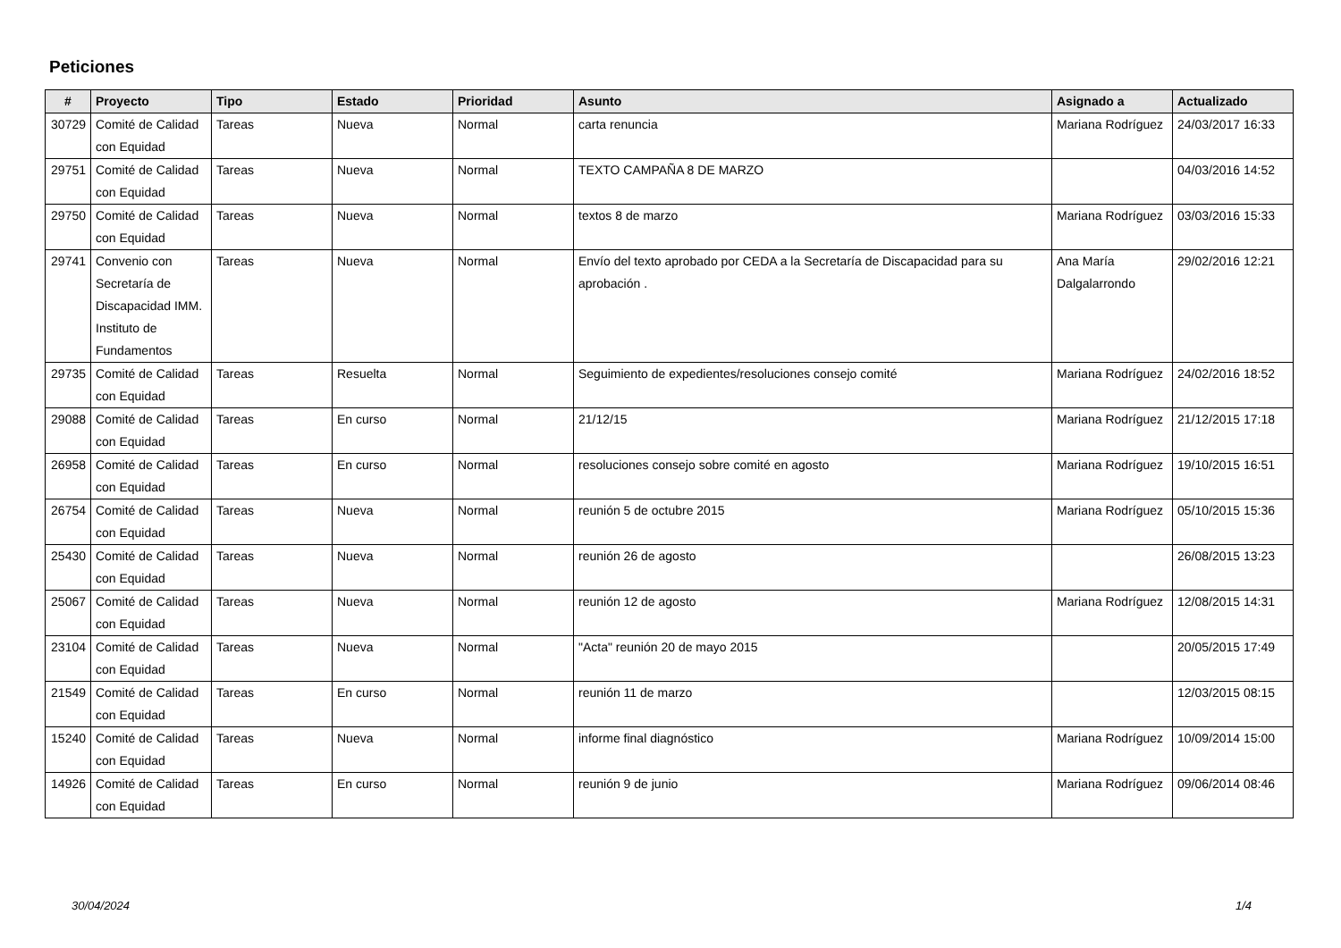Peticiones
| # | Proyecto | Tipo | Estado | Prioridad | Asunto | Asignado a | Actualizado |
| --- | --- | --- | --- | --- | --- | --- | --- |
| 30729 | Comité de Calidad con Equidad | Tareas | Nueva | Normal | carta renuncia | Mariana Rodríguez | 24/03/2017 16:33 |
| 29751 | Comité de Calidad con Equidad | Tareas | Nueva | Normal | TEXTO CAMPAÑA 8 DE MARZO | | 04/03/2016 14:52 |
| 29750 | Comité de Calidad con Equidad | Tareas | Nueva | Normal | textos 8 de marzo | Mariana Rodríguez | 03/03/2016 15:33 |
| 29741 | Convenio con Secretaría de Discapacidad IMM. Instituto de Fundamentos | Tareas | Nueva | Normal | Envío del texto aprobado por CEDA a la Secretaría de Discapacidad para su aprobación . | Ana María Dalgalarrondo | 29/02/2016 12:21 |
| 29735 | Comité de Calidad con Equidad | Tareas | Resuelta | Normal | Seguimiento de expedientes/resoluciones consejo comité | Mariana Rodríguez | 24/02/2016 18:52 |
| 29088 | Comité de Calidad con Equidad | Tareas | En curso | Normal | 21/12/15 | Mariana Rodríguez | 21/12/2015 17:18 |
| 26958 | Comité de Calidad con Equidad | Tareas | En curso | Normal | resoluciones consejo sobre comité en agosto | Mariana Rodríguez | 19/10/2015 16:51 |
| 26754 | Comité de Calidad con Equidad | Tareas | Nueva | Normal | reunión 5 de octubre 2015 | Mariana Rodríguez | 05/10/2015 15:36 |
| 25430 | Comité de Calidad con Equidad | Tareas | Nueva | Normal | reunión 26 de agosto | | 26/08/2015 13:23 |
| 25067 | Comité de Calidad con Equidad | Tareas | Nueva | Normal | reunión 12 de agosto | Mariana Rodríguez | 12/08/2015 14:31 |
| 23104 | Comité de Calidad con Equidad | Tareas | Nueva | Normal | "Acta" reunión 20 de mayo 2015 | | 20/05/2015 17:49 |
| 21549 | Comité de Calidad con Equidad | Tareas | En curso | Normal | reunión 11 de marzo | | 12/03/2015 08:15 |
| 15240 | Comité de Calidad con Equidad | Tareas | Nueva | Normal | informe final diagnóstico | Mariana Rodríguez | 10/09/2014 15:00 |
| 14926 | Comité de Calidad con Equidad | Tareas | En curso | Normal | reunión 9 de junio | Mariana Rodríguez | 09/06/2014 08:46 |
30/04/2024 1/4